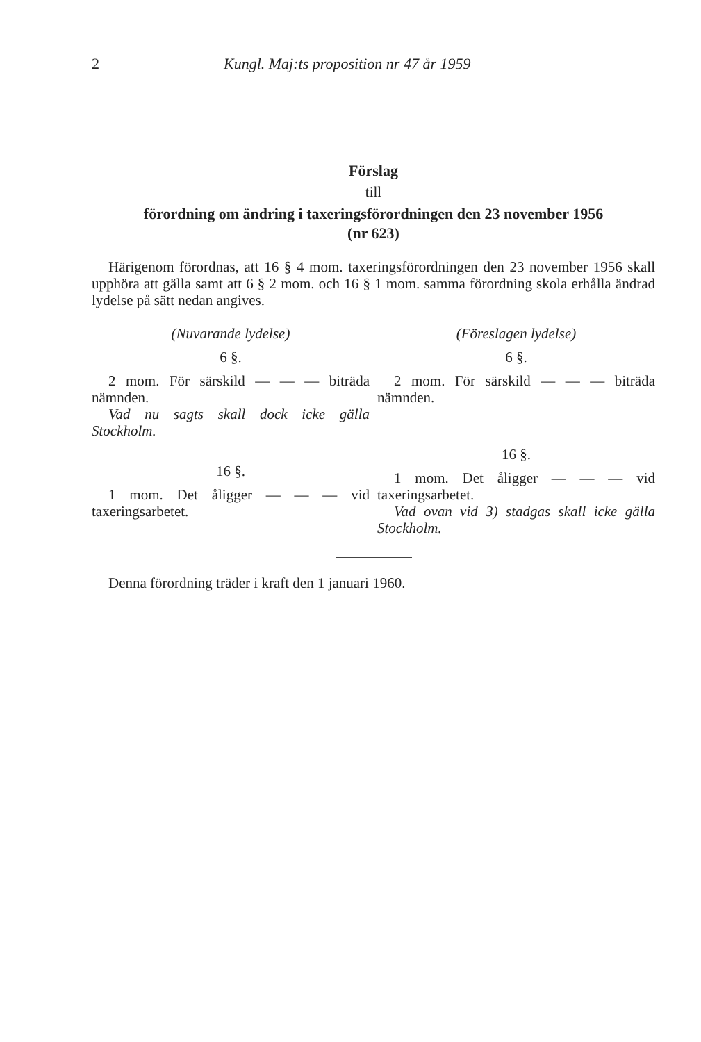2 Kungl. Maj:ts proposition nr 47 år 1959
Förslag
till
förordning om ändring i taxeringsförordningen den 23 november 1956
(nr 623)
Härigenom förordnas, att 16 § 4 mom. taxeringsförordningen den 23 november 1956 skall upphöra att gälla samt att 6 § 2 mom. och 16 § 1 mom. samma förordning skola erhålla ändrad lydelse på sätt nedan angives.
(Nuvarande lydelse)
6 §.
2 mom. För särskild — — — biträda nämnden.
Vad nu sagts skall dock icke gälla Stockholm.
16 §.
1 mom. Det åligger — — — vid taxeringsarbetet.
(Föreslagen lydelse)
6 §.
2 mom. För särskild — — — biträda nämnden.
16 §.
1 mom. Det åligger — — — vid taxeringsarbetet.
Vad ovan vid 3) stadgas skall icke gälla Stockholm.
Denna förordning träder i kraft den 1 januari 1960.